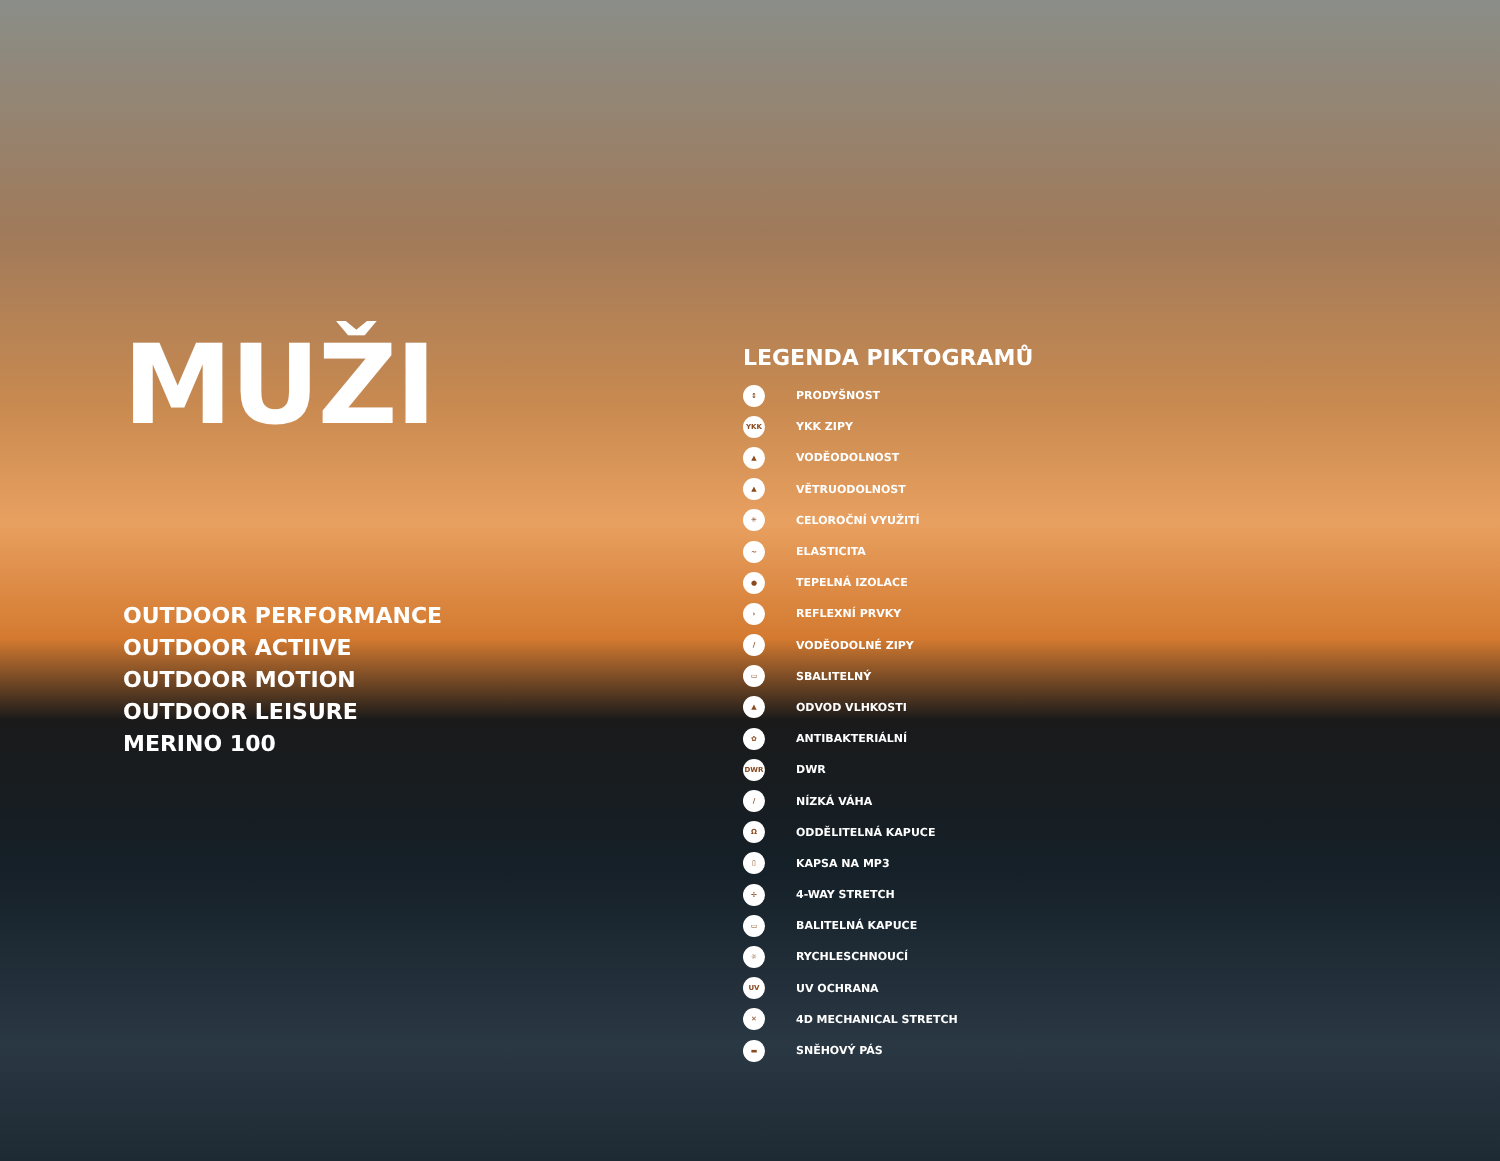MUŽI
OUTDOOR PERFORMANCE
OUTDOOR ACTIIVE
OUTDOOR MOTION
OUTDOOR LEISURE
MERINO 100
LEGENDA PIKTOGRAMŮ
↕ PRODYŠNOST
YKK YKK ZIPY
▲ VODĚODOLNOST
▲ VĚTRUODOLNOST
✳ CELOROČNÍ VYUŽITÍ
~ ELASTICITA
● TEPELNÁ IZOLACE
› REFLEXNÍ PRVKY
/ VODĚODOLNÉ ZIPY
▭ SBALITELNÝ
▲ ODVOD VLHKOSTI
✿ ANTIBAKTERIÁLNÍ
DWR DWR
/ NÍZKÁ VÁHA
Ω ODDĚLITELNÁ KAPUCE
▯ KAPSA NA MP3
✢ 4-WAY STRETCH
▭ BALITELNÁ KAPUCE
☼ RYCHLESCHNOUCÍ
UV UV OCHRANA
✕ 4D MECHANICAL STRETCH
▬ SNĚHOVÝ PÁS